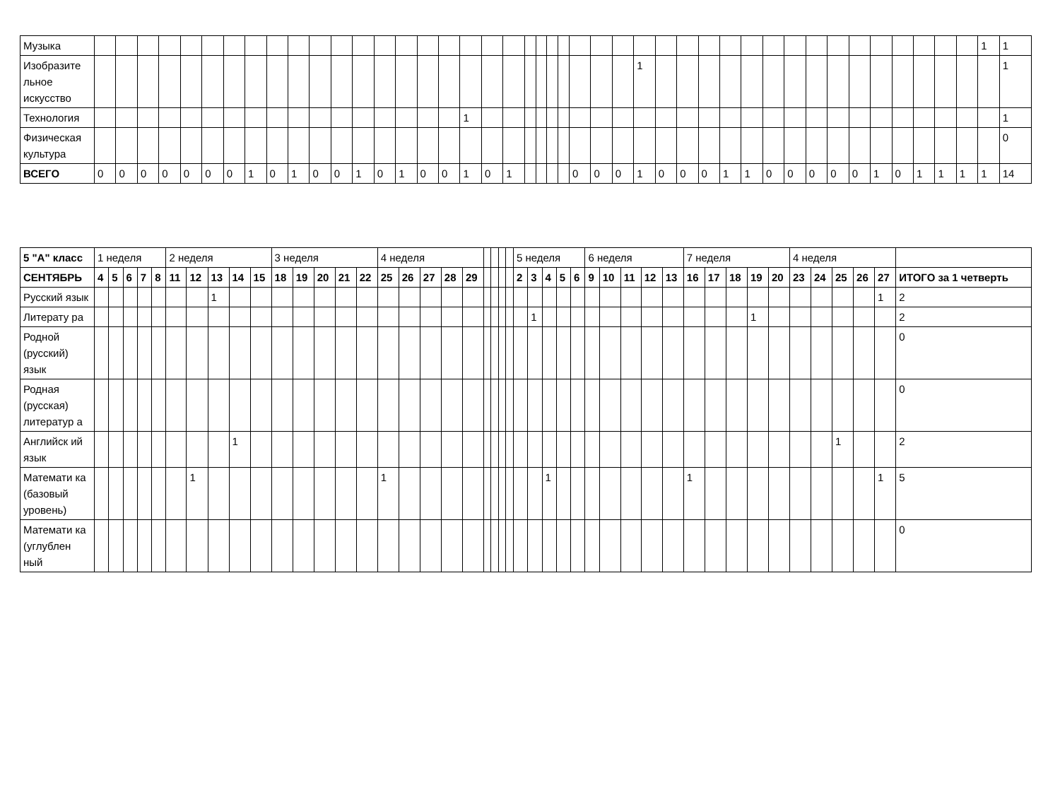| Музыка | | | | | | | | | | | | | | | | | | | | | | | | | | | | | | | | | | | | | | | | | | | | 1 | 1 |
| Изобразите льное искусство | | | | | | | | | | | | | | | | | | | | | | | | | | | | 1 | | | | | | | | | | | | | | | | | 1 |
| Технология | | | | | | | | | | | | | | | | | | 1 | | | | | | | | | | | | | | | | | | | | | | | | | | | 1 |
| Физическая культура | | | | | | | | | | | | | | | | | | | | | | | | | | | | | | | | | | | | | | | | | | | | | 0 |
| ВСЕГО | 0 | 0 | 0 | 0 | 0 | 0 | 0 | 1 | 0 | 1 | 0 | 0 | 1 | 0 | 1 | 0 | 0 | 1 | 0 | 1 | | | | | 0 | 0 | 0 | 1 | 0 | 0 | 0 | 1 | 1 | 0 | 0 | 0 | 0 | 0 | 1 | 0 | 1 | 1 | 1 | 1 | 14 |
| 5 "А" класс | 1 неделя | | | | | 2 неделя | | | | | 3 неделя | | | | | 4 неделя | | | | | | | | | 5 неделя | | | | | 6 неделя | | | | | 7 неделя | | | | | 4 неделя | | | | | |
| СЕНТЯБРЬ | 4 | 5 | 6 | 7 | 8 | 11 | 12 | 13 | 14 | 15 | 18 | 19 | 20 | 21 | 22 | 25 | 26 | 27 | 28 | 29 | | | | | 2 | 3 | 4 | 5 | 6 | 9 | 10 | 11 | 12 | 13 | 16 | 17 | 18 | 19 | 20 | 23 | 24 | 25 | 26 | 27 | ИТОГО за 1 четверть |
| Русский язык | | | | | | | | 1 | | | | | | | | | | | | | | | | | | | | | | | | | | | | | | | | | | | | 1 | 2 |
| Литерату ра | | | | | | | | | | | | | | | | | | | | | | | | | | 1 | | | | | | | | | | | | 1 | | | | | | | 2 |
| Родной (русский) язык | | | | | | | | | | | | | | | | | | | | | | | | | | | | | | | | | | | | | | | | | | | | | 0 |
| Родная (русская) литератур а | | | | | | | | | | | | | | | | | | | | | | | | | | | | | | | | | | | | | | | | | | | | | 0 |
| Английск ий язык | | | | | | | | | 1 | | | | | | | | | | | | | | | | | | | | | | | | | | | | | | | | | 1 | | | 2 |
| Математи ка (базовый уровень) | | | | | | | 1 | | | | | | | | | 1 | | | | | | | | | | | 1 | | | | | | | | 1 | | | | | | | | | 1 | 5 |
| Математи ка (углублен ный | | | | | | | | | | | | | | | | | | | | | | | | | | | | | | | | | | | | | | | | | | | | | 0 |